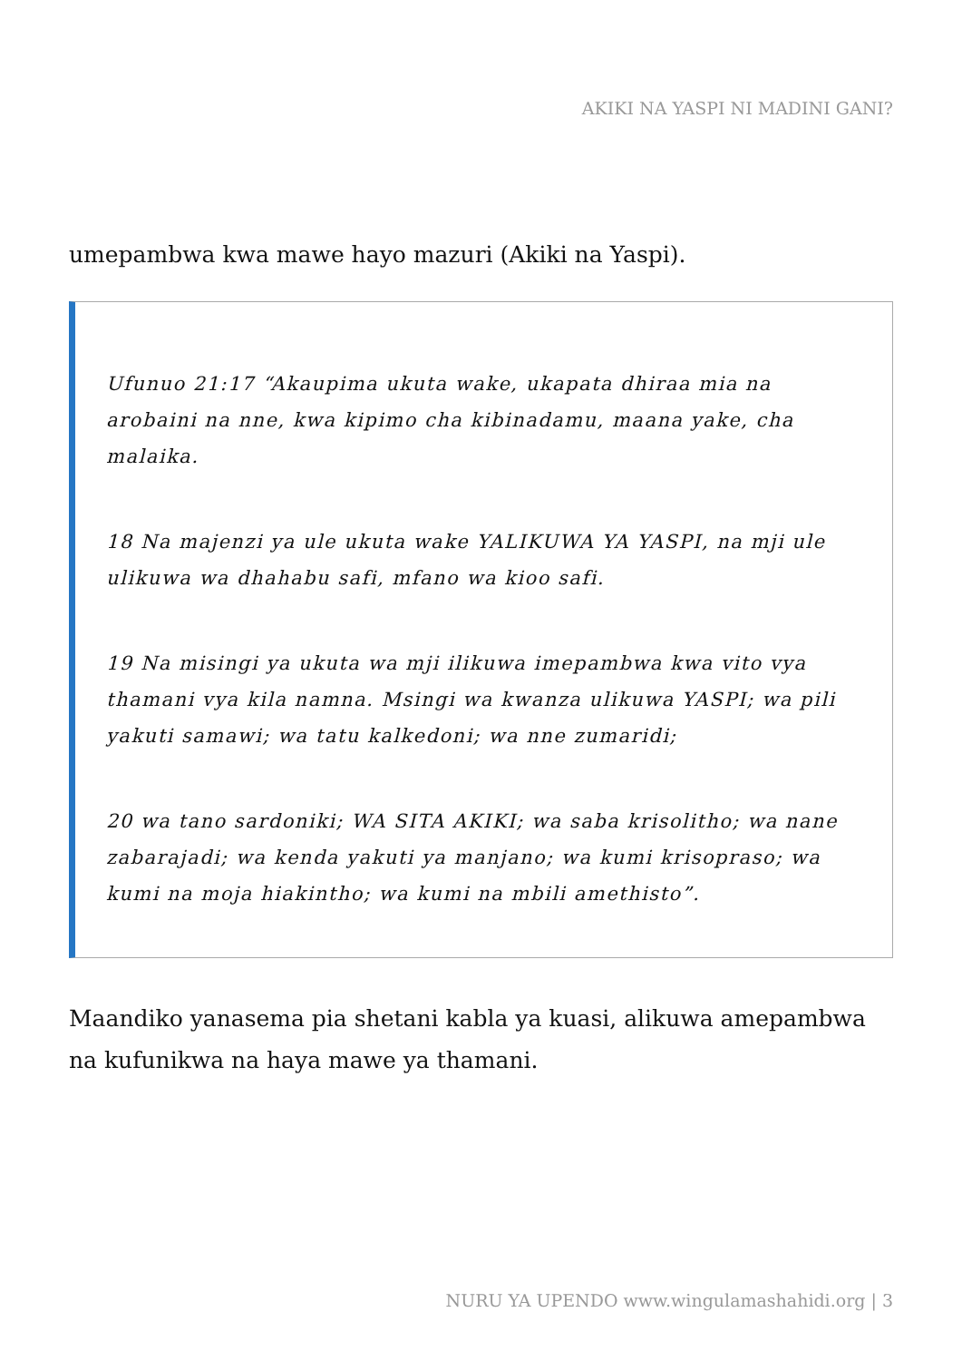AKIKI NA YASPI NI MADINI GANI?
umepambwa kwa mawe hayo mazuri (Akiki na Yaspi).
Ufunuo 21:17 “Akaupima ukuta wake, ukapata dhiraa mia na arobaini na nne, kwa kipimo cha kibinadamu, maana yake, cha malaika.
18 Na majenzi ya ule ukuta wake YALIKUWA YA YASPI, na mji ule ulikuwa wa dhahabu safi, mfano wa kioo safi.
19 Na misingi ya ukuta wa mji ilikuwa imepambwa kwa vito vya thamani vya kila namna. Msingi wa kwanza ulikuwa YASPI; wa pili yakuti samawi; wa tatu kalkedoni; wa nne zumaridi;
20 wa tano sardoniki; WA SITA AKIKI; wa saba krisolitho; wa nane zabarajadi; wa kenda yakuti ya manjano; wa kumi krisopraso; wa kumi na moja hiakintho; wa kumi na mbili amethisto”.
Maandiko yanasema pia shetani kabla ya kuasi, alikuwa amepambwa na kufunikwa na haya mawe ya thamani.
NURU YA UPENDO www.wingulamashahidi.org | 3